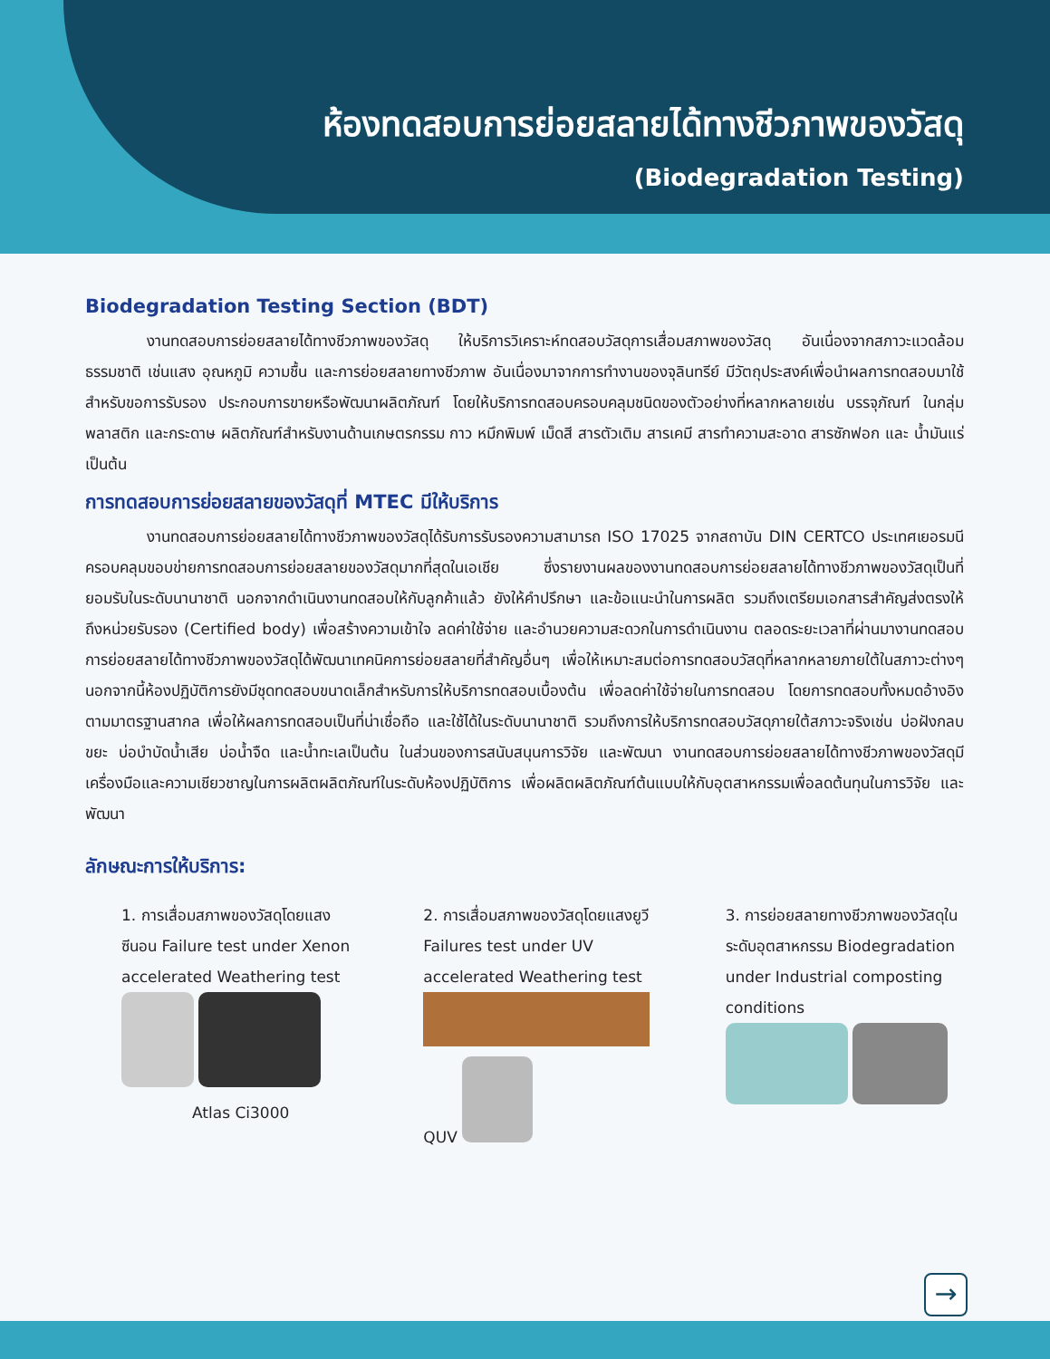ห้องทดสอบการย่อยสลายได้ทางชีวภาพของวัสดุ
(Biodegradation Testing)
Biodegradation Testing Section (BDT)
งานทดสอบการย่อยสลายได้ทางชีวภาพของวัสดุ ให้บริการวิเคราะห์ทดสอบวัสดุการเสื่อมสภาพของวัสดุ อันเนื่องจากสภาวะแวดล้อมธรรมชาติ เช่นแสง อุณหภูมิ ความชื้น และการย่อยสลายทางชีวภาพ อันเนื่องมาจากการทำงานของจุลินทรีย์ มีวัตถุประสงค์เพื่อนำผลการทดสอบมาใช้สำหรับขอการรับรอง ประกอบการขายหรือพัฒนาผลิตภัณฑ์ โดยให้บริการทดสอบครอบคลุมชนิดของตัวอย่างที่หลากหลายเช่น บรรจุภัณฑ์ ในกลุ่มพลาสติก และกระดาษ ผลิตภัณฑ์สำหรับงานด้านเกษตรกรรม กาว หมึกพิมพ์ เม็ดสี สารตัวเติม สารเคมี สารทำความสะอาด สารซักฟอก และ น้ำมันแร่ เป็นต้น
การทดสอบการย่อยสลายของวัสดุที่ MTEC มีให้บริการ
งานทดสอบการย่อยสลายได้ทางชีวภาพของวัสดุได้รับการรับรองความสามารถ ISO 17025 จากสถาบัน DIN CERTCO ประเทศเยอรมนี ครอบคลุมขอบข่ายการทดสอบการย่อยสลายของวัสดุมากที่สุดในเอเชีย ซึ่งรายงานผลของงานทดสอบการย่อยสลายได้ทางชีวภาพของวัสดุเป็นที่ยอมรับในระดับนานาชาติ นอกจากดำเนินงานทดสอบให้กับลูกค้าแล้ว ยังให้คำปรึกษา และข้อแนะนำในการผลิต รวมถึงเตรียมเอกสารสำคัญส่งตรงให้ถึงหน่วยรับรอง (Certified body) เพื่อสร้างความเข้าใจ ลดค่าใช้จ่าย และอำนวยความสะดวกในการดำเนินงาน ตลอดระยะเวลาที่ผ่านมางานทดสอบการย่อยสลายได้ทางชีวภาพของวัสดุได้พัฒนาเทคนิคการย่อยสลายที่สำคัญอื่นๆ เพื่อให้เหมาะสมต่อการทดสอบวัสดุที่หลากหลายภายใต้ในสภาวะต่างๆ นอกจากนี้ห้องปฏิบัติการยังมีชุดทดสอบขนาดเล็กสำหรับการให้บริการทดสอบเบื้องต้น เพื่อลดค่าใช้จ่ายในการทดสอบ โดยการทดสอบทั้งหมดอ้างอิงตามมาตรฐานสากล เพื่อให้ผลการทดสอบเป็นที่น่าเชื่อถือ และใช้ได้ในระดับนานาชาติ รวมถึงการให้บริการทดสอบวัสดุภายใต้สภาวะจริงเช่น บ่อฝังกลบขยะ บ่อบำบัดน้ำเสีย บ่อน้ำจืด และน้ำทะเลเป็นต้น ในส่วนของการสนับสนุนการวิจัย และพัฒนา งานทดสอบการย่อยสลายได้ทางชีวภาพของวัสดุมีเครื่องมือและความเชียวชาญในการผลิตผลิตภัณฑ์ในระดับห้องปฏิบัติการ เพื่อผลิตผลิตภัณฑ์ต้นแบบให้กับอุตสาหกรรมเพื่อลดต้นทุนในการวิจัย และพัฒนา
ลักษณะการให้บริการ:
1. การเสื่อมสภาพของวัสดุโดยแสงซีนอน Failure test under Xenon accelerated Weathering test
Atlas Ci3000
2. การเสื่อมสภาพของวัสดุโดยแสงยูวี Failures test under UV accelerated Weathering test
QUV
3. การย่อยสลายทางชีวภาพของวัสดุในระดับอุตสาหกรรม Biodegradation under Industrial composting conditions
→